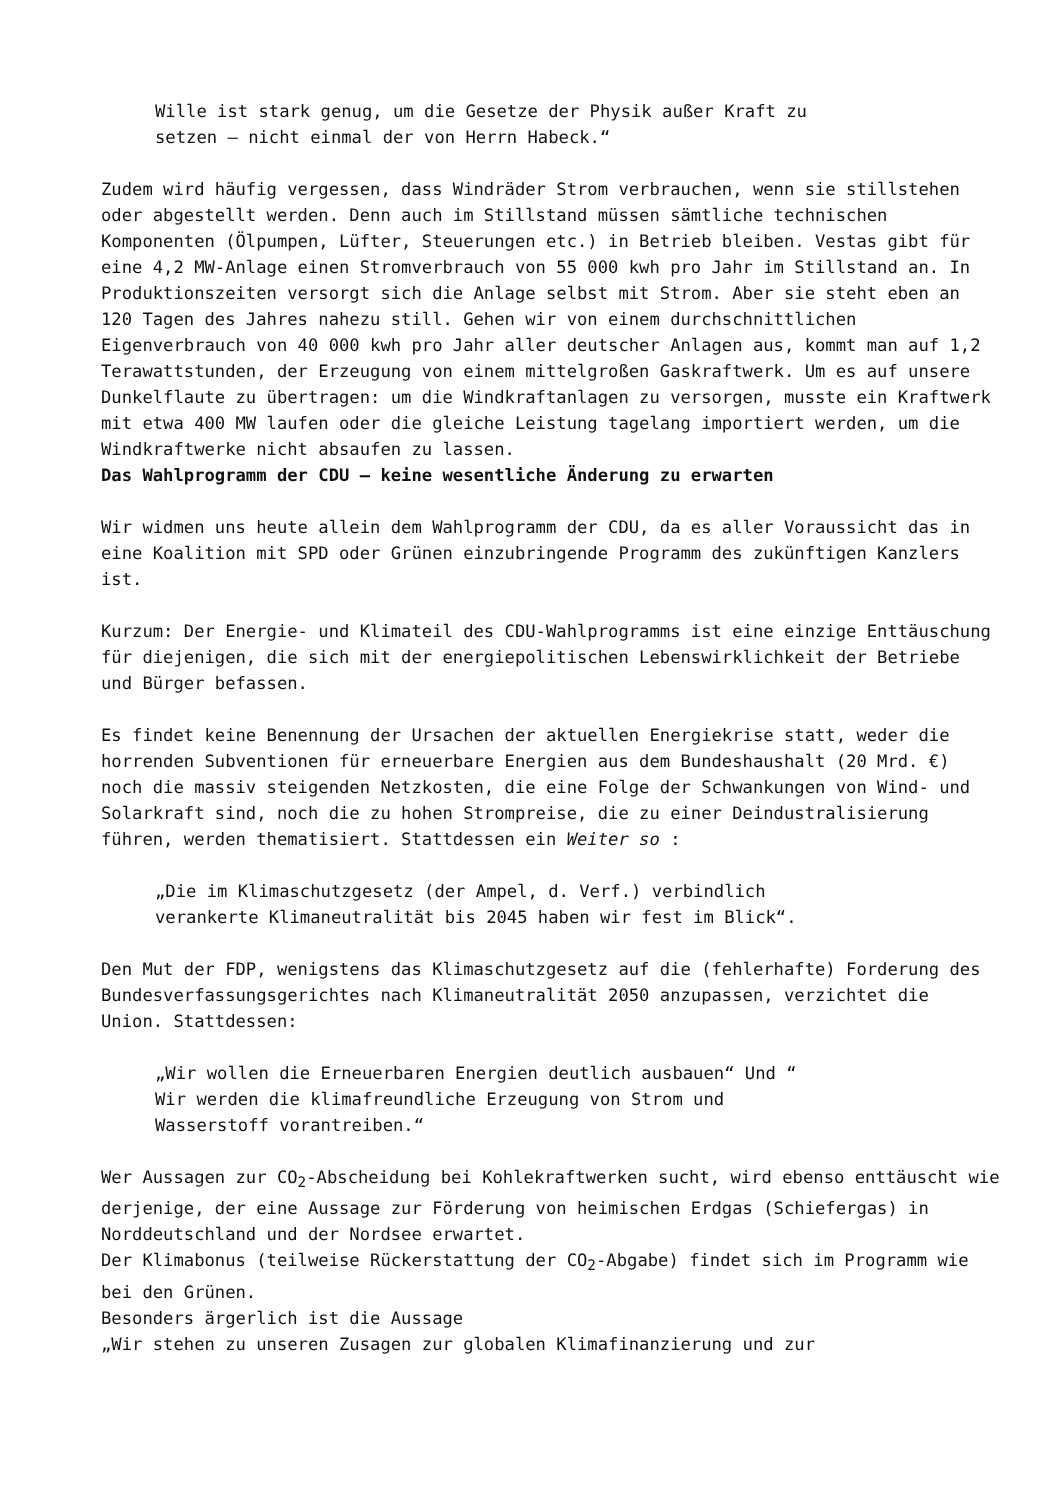Wille ist stark genug, um die Gesetze der Physik außer Kraft zu
setzen – nicht einmal der von Herrn Habeck.“
Zudem wird häufig vergessen, dass Windräder Strom verbrauchen, wenn sie stillstehen oder abgestellt werden. Denn auch im Stillstand müssen sämtliche technischen Komponenten (Ölpumpen, Lüfter, Steuerungen etc.) in Betrieb bleiben. Vestas gibt für eine 4,2 MW-Anlage einen Stromverbrauch von 55 000 kwh pro Jahr im Stillstand an. In Produktionszeiten versorgt sich die Anlage selbst mit Strom. Aber sie steht eben an 120 Tagen des Jahres nahezu still. Gehen wir von einem durchschnittlichen Eigenverbrauch von 40 000 kwh pro Jahr aller deutscher Anlagen aus, kommt man auf 1,2 Terawattstunden, der Erzeugung von einem mittelgroßen Gaskraftwerk. Um es auf unsere Dunkelflaute zu übertragen: um die Windkraftanlagen zu versorgen, musste ein Kraftwerk mit etwa 400 MW laufen oder die gleiche Leistung tagelang importiert werden, um die Windkraftwerke nicht absaufen zu lassen.
Das Wahlprogramm der CDU – keine wesentliche Änderung zu erwarten
Wir widmen uns heute allein dem Wahlprogramm der CDU, da es aller Voraussicht das in eine Koalition mit SPD oder Grünen einzubringende Programm des zukünftigen Kanzlers ist.
Kurzum: Der Energie- und Klimateil des CDU-Wahlprogramms ist eine einzige Enttäuschung für diejenigen, die sich mit der energiepolitischen Lebenswirklichkeit der Betriebe und Bürger befassen.
Es findet keine Benennung der Ursachen der aktuellen Energiekrise statt, weder die horrenden Subventionen für erneuerbare Energien aus dem Bundeshaushalt (20 Mrd. €) noch die massiv steigenden Netzkosten, die eine Folge der Schwankungen von Wind- und Solarkraft sind, noch die zu hohen Strompreise, die zu einer Deindustralisierung führen, werden thematisiert. Stattdessen ein Weiter so :
„Die im Klimaschutzgesetz (der Ampel, d. Verf.) verbindlich
verankerte Klimaneutralität bis 2045 haben wir fest im Blick“.
Den Mut der FDP, wenigstens das Klimaschutzgesetz auf die (fehlerhafte) Forderung des Bundesverfassungsgerichtes nach Klimaneutralität 2050 anzupassen, verzichtet die Union. Stattdessen:
„Wir wollen die Erneuerbaren Energien deutlich ausbauen“ Und “
Wir werden die klimafreundliche Erzeugung von Strom und
Wasserstoff vorantreiben.“
Wer Aussagen zur CO<sub>2</sub>-Abscheidung bei Kohlekraftwerken sucht, wird ebenso enttäuscht wie derjenige, der eine Aussage zur Förderung von heimischen Erdgas (Schiefergas) in Norddeutschland und der Nordsee erwartet.
Der Klimabonus (teilweise Rückerstattung der CO<sub>2</sub>-Abgabe) findet sich im Programm wie bei den Grünen.
Besonders ärgerlich ist die Aussage
„Wir stehen zu unseren Zusagen zur globalen Klimafinanzierung und zur